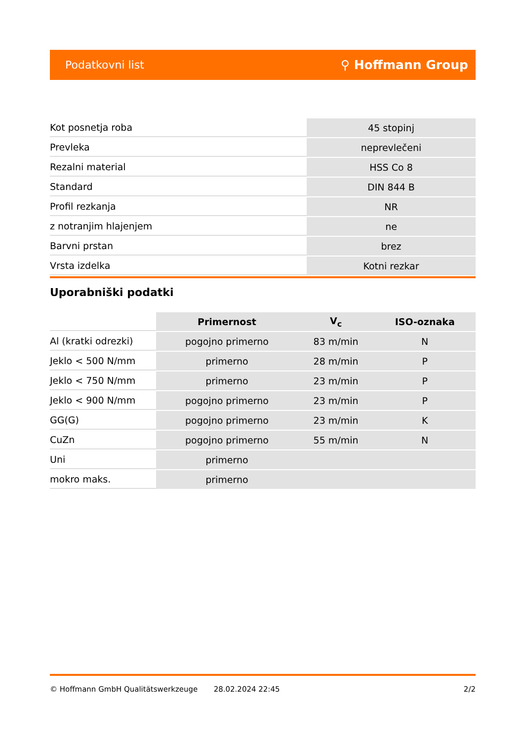Podatkovni list ⚲ Hoffmann Group
| Kot posnetja roba | 45 stopinj |
| Prevleka | neprevlečeni |
| Rezalni material | HSS Co 8 |
| Standard | DIN 844 B |
| Profil rezkanja | NR |
| z notranjim hlajenjem | ne |
| Barvni prstan | brez |
| Vrsta izdelka | Kotni rezkar |
Uporabniški podatki
| | Primernost | V<sub>c</sub> | ISO-oznaka |
| --- | --- | --- | --- |
| Al (kratki odrezki) | pogojno primerno | 83 m/min | N |
| Jeklo < 500 N/mm | primerno | 28 m/min | P |
| Jeklo < 750 N/mm | primerno | 23 m/min | P |
| Jeklo < 900 N/mm | pogojno primerno | 23 m/min | P |
| GG(G) | pogojno primerno | 23 m/min | K |
| CuZn | pogojno primerno | 55 m/min | N |
| Uni | primerno | | |
| mokro maks. | primerno | | |
© Hoffmann GmbH Qualitätswerkzeuge 28.02.2024 22:45 2/2